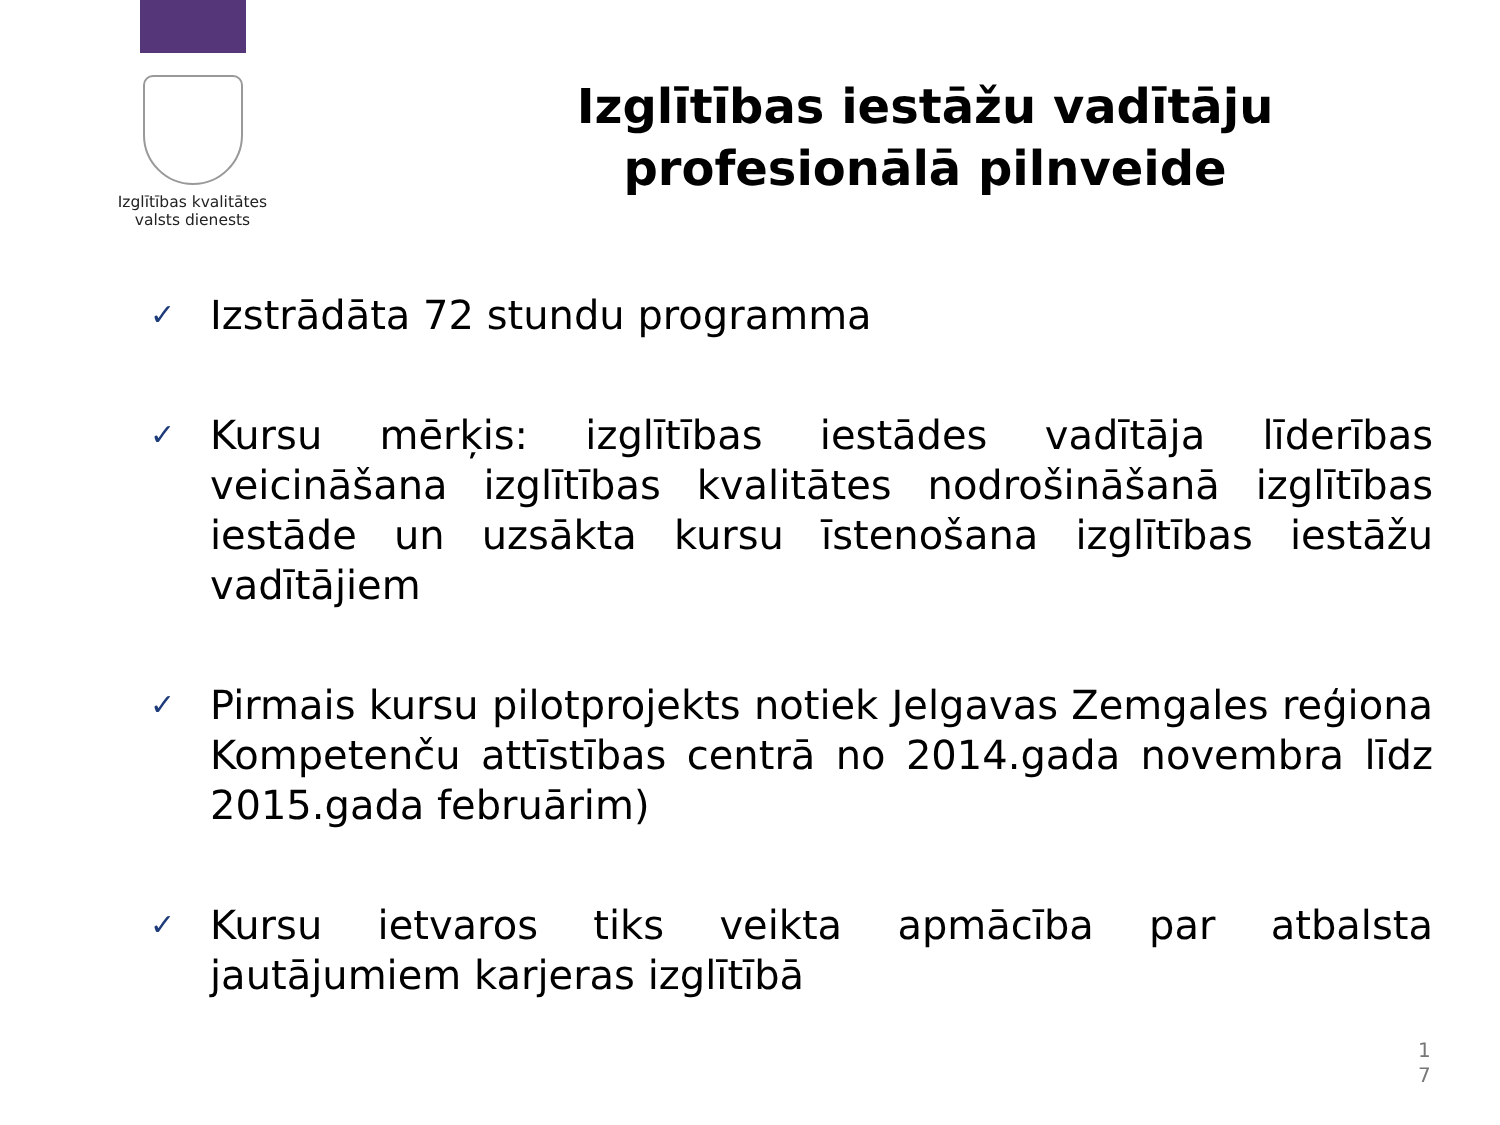Izglītības kvalitātes
valsts dienests
Izglītības iestāžu vadītāju profesionālā pilnveide
✓ Izstrādāta 72 stundu programma
✓ Kursu mērķis: izglītības iestādes vadītāja līderības veicināšana izglītības kvalitātes nodrošināšanā izglītības iestāde un uzsākta kursu īstenošana izglītības iestāžu vadītājiem
✓ Pirmais kursu pilotprojekts notiek Jelgavas Zemgales reģiona Kompetenču attīstības centrā no 2014.gada novembra līdz 2015.gada februārim)
✓ Kursu ietvaros tiks veikta apmācība par atbalsta jautājumiem karjeras izglītībā
1
7